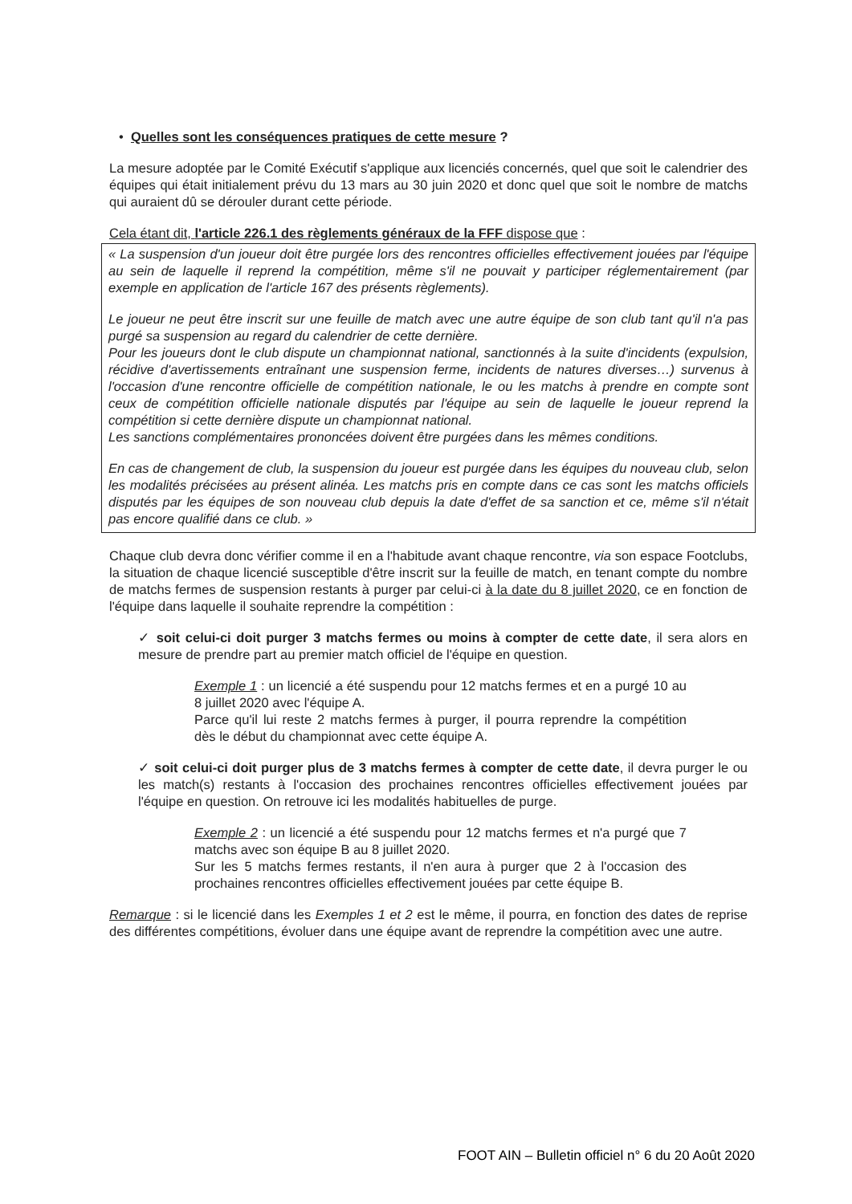• Quelles sont les conséquences pratiques de cette mesure ?
La mesure adoptée par le Comité Exécutif s'applique aux licenciés concernés, quel que soit le calendrier des équipes qui était initialement prévu du 13 mars au 30 juin 2020 et donc quel que soit le nombre de matchs qui auraient dû se dérouler durant cette période.
Cela étant dit, l'article 226.1 des règlements généraux de la FFF dispose que :
« La suspension d'un joueur doit être purgée lors des rencontres officielles effectivement jouées par l'équipe au sein de laquelle il reprend la compétition, même s'il ne pouvait y participer réglementairement (par exemple en application de l'article 167 des présents règlements).
Le joueur ne peut être inscrit sur une feuille de match avec une autre équipe de son club tant qu'il n'a pas purgé sa suspension au regard du calendrier de cette dernière.
Pour les joueurs dont le club dispute un championnat national, sanctionnés à la suite d'incidents (expulsion, récidive d'avertissements entraînant une suspension ferme, incidents de natures diverses…) survenus à l'occasion d'une rencontre officielle de compétition nationale, le ou les matchs à prendre en compte sont ceux de compétition officielle nationale disputés par l'équipe au sein de laquelle le joueur reprend la compétition si cette dernière dispute un championnat national.
Les sanctions complémentaires prononcées doivent être purgées dans les mêmes conditions.
En cas de changement de club, la suspension du joueur est purgée dans les équipes du nouveau club, selon les modalités précisées au présent alinéa. Les matchs pris en compte dans ce cas sont les matchs officiels disputés par les équipes de son nouveau club depuis la date d'effet de sa sanction et ce, même s'il n'était pas encore qualifié dans ce club. »
Chaque club devra donc vérifier comme il en a l'habitude avant chaque rencontre, via son espace Footclubs, la situation de chaque licencié susceptible d'être inscrit sur la feuille de match, en tenant compte du nombre de matchs fermes de suspension restants à purger par celui-ci à la date du 8 juillet 2020, ce en fonction de l'équipe dans laquelle il souhaite reprendre la compétition :
✓ soit celui-ci doit purger 3 matchs fermes ou moins à compter de cette date, il sera alors en mesure de prendre part au premier match officiel de l'équipe en question.
Exemple 1 : un licencié a été suspendu pour 12 matchs fermes et en a purgé 10 au 8 juillet 2020 avec l'équipe A.
Parce qu'il lui reste 2 matchs fermes à purger, il pourra reprendre la compétition dès le début du championnat avec cette équipe A.
✓ soit celui-ci doit purger plus de 3 matchs fermes à compter de cette date, il devra purger le ou les match(s) restants à l'occasion des prochaines rencontres officielles effectivement jouées par l'équipe en question. On retrouve ici les modalités habituelles de purge.
Exemple 2 : un licencié a été suspendu pour 12 matchs fermes et n'a purgé que 7 matchs avec son équipe B au 8 juillet 2020.
Sur les 5 matchs fermes restants, il n'en aura à purger que 2 à l'occasion des prochaines rencontres officielles effectivement jouées par cette équipe B.
Remarque : si le licencié dans les Exemples 1 et 2 est le même, il pourra, en fonction des dates de reprise des différentes compétitions, évoluer dans une équipe avant de reprendre la compétition avec une autre.
FOOT AIN – Bulletin officiel n° 6 du 20 Août 2020